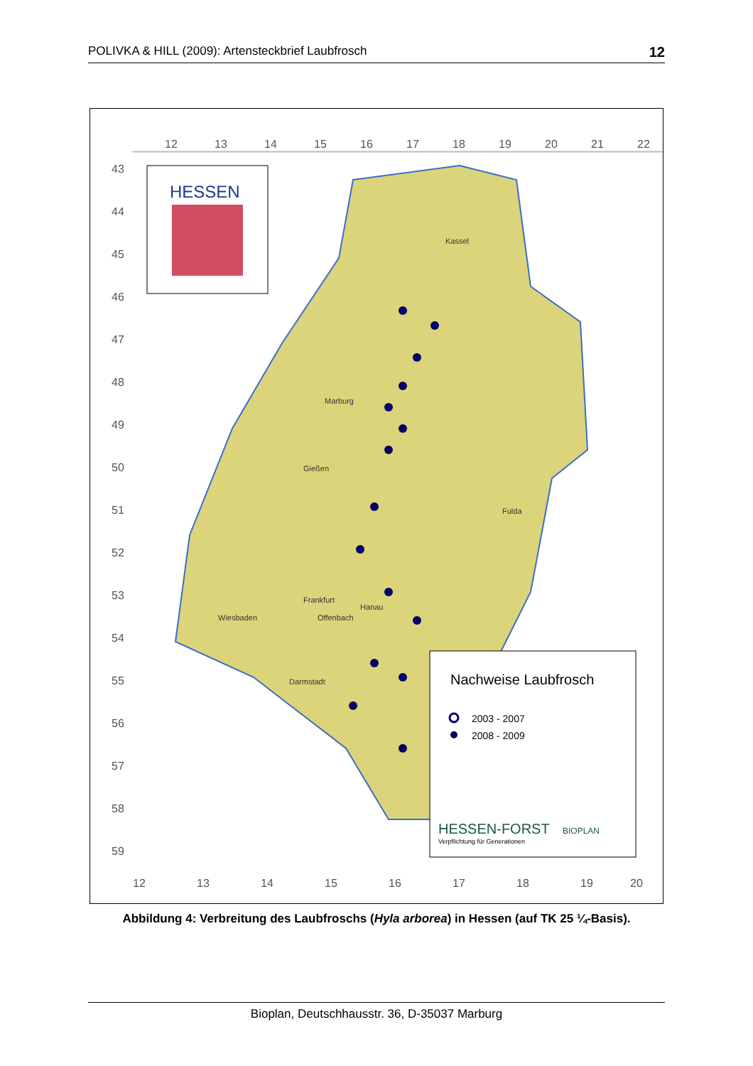POLIVKA & HILL (2009): Artensteckbrief Laubfrosch 12
12
13
14
15
16
17
18
19
20
21
22
43
44
45
46
47
48
49
50
51
52
53
54
55
56
57
58
59
HESSEN
Nachweise Laubfrosch
2003 - 2007
2008 - 2009
HESSEN-FORST
Verpflichtung für Generationen
BIOPLAN
12
13
14
15
16
17
18
19
20
Kassel
Marburg
Gießen
Fulda
Frankfurt
Hanau
Wiesbaden
Offenbach
Darmstadt
Abbildung 4: Verbreitung des Laubfroschs (Hyla arborea) in Hessen (auf TK 25 ¼-Basis).
Bioplan, Deutschhausstr. 36, D-35037 Marburg